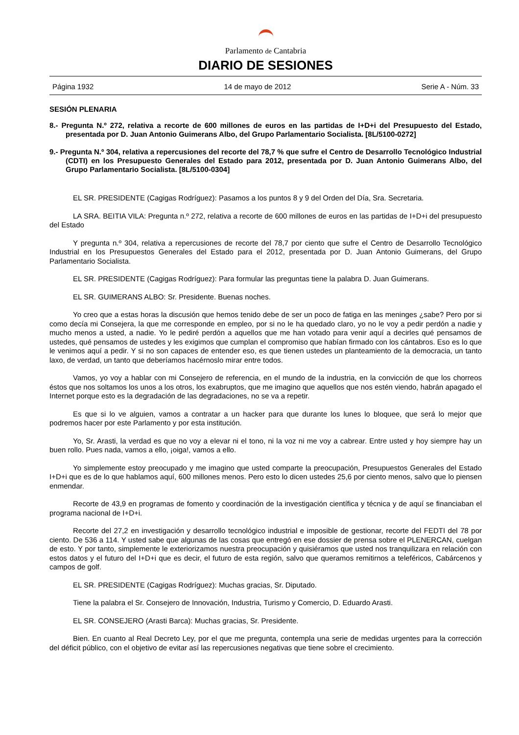Parlamento de Cantabria
DIARIO DE SESIONES
Página 1932 14 de mayo de 2012 Serie A - Núm. 33
SESIÓN PLENARIA
8.- Pregunta N.º 272, relativa a recorte de 600 millones de euros en las partidas de I+D+i del Presupuesto del Estado, presentada por D. Juan Antonio Guimerans Albo, del Grupo Parlamentario Socialista. [8L/5100-0272]
9.- Pregunta N.º 304, relativa a repercusiones del recorte del 78,7 % que sufre el Centro de Desarrollo Tecnológico Industrial (CDTI) en los Presupuesto Generales del Estado para 2012, presentada por D. Juan Antonio Guimerans Albo, del Grupo Parlamentario Socialista. [8L/5100-0304]
EL SR. PRESIDENTE (Cagigas Rodríguez): Pasamos a los puntos 8 y 9 del Orden del Día, Sra. Secretaria.
LA SRA. BEITIA VILA: Pregunta n.º 272, relativa a recorte de 600 millones de euros en las partidas de I+D+i del presupuesto del Estado
Y pregunta n.º 304, relativa a repercusiones de recorte del 78,7 por ciento que sufre el Centro de Desarrollo Tecnológico Industrial en los Presupuestos Generales del Estado para el 2012, presentada por D. Juan Antonio Guimerans, del Grupo Parlamentario Socialista.
EL SR. PRESIDENTE (Cagigas Rodríguez): Para formular las preguntas tiene la palabra D. Juan Guimerans.
EL SR. GUIMERANS ALBO: Sr. Presidente. Buenas noches.
Yo creo que a estas horas la discusión que hemos tenido debe de ser un poco de fatiga en las meninges ¿sabe? Pero por si como decía mi Consejera, la que me corresponde en empleo, por si no le ha quedado claro, yo no le voy a pedir perdón a nadie y mucho menos a usted, a nadie. Yo le pediré perdón a aquellos que me han votado para venir aquí a decirles qué pensamos de ustedes, qué pensamos de ustedes y les exigimos que cumplan el compromiso que habían firmado con los cántabros. Eso es lo que le venimos aquí a pedir. Y si no son capaces de entender eso, es que tienen ustedes un planteamiento de la democracia, un tanto laxo, de verdad, un tanto que deberíamos hacérnoslo mirar entre todos.
Vamos, yo voy a hablar con mi Consejero de referencia, en el mundo de la industria, en la convicción de que los chorreos éstos que nos soltamos los unos a los otros, los exabruptos, que me imagino que aquellos que nos estén viendo, habrán apagado el Internet porque esto es la degradación de las degradaciones, no se va a repetir.
Es que si lo ve alguien, vamos a contratar a un hacker para que durante los lunes lo bloquee, que será lo mejor que podremos hacer por este Parlamento y por esta institución.
Yo, Sr. Arasti, la verdad es que no voy a elevar ni el tono, ni la voz ni me voy a cabrear. Entre usted y hoy siempre hay un buen rollo. Pues nada, vamos a ello, ¡oiga!, vamos a ello.
Yo simplemente estoy preocupado y me imagino que usted comparte la preocupación, Presupuestos Generales del Estado I+D+i que es de lo que hablamos aquí, 600 millones menos. Pero esto lo dicen ustedes 25,6 por ciento menos, salvo que lo piensen enmendar.
Recorte de 43,9 en programas de fomento y coordinación de la investigación científica y técnica y de aquí se financiaban el programa nacional de I+D+i.
Recorte del 27,2 en investigación y desarrollo tecnológico industrial e imposible de gestionar, recorte del FEDTI del 78 por ciento. De 536 a 114. Y usted sabe que algunas de las cosas que entregó en ese dossier de prensa sobre el PLENERCAN, cuelgan de esto. Y por tanto, simplemente le exteriorizamos nuestra preocupación y quisiéramos que usted nos tranquilizara en relación con estos datos y el futuro del I+D+i que es decir, el futuro de esta región, salvo que queramos remitirnos a teleféricos, Cabárcenos y campos de golf.
EL SR. PRESIDENTE (Cagigas Rodríguez): Muchas gracias, Sr. Diputado.
Tiene la palabra el Sr. Consejero de Innovación, Industria, Turismo y Comercio, D. Eduardo Arasti.
EL SR. CONSEJERO (Arasti Barca): Muchas gracias, Sr. Presidente.
Bien. En cuanto al Real Decreto Ley, por el que me pregunta, contempla una serie de medidas urgentes para la corrección del déficit público, con el objetivo de evitar así las repercusiones negativas que tiene sobre el crecimiento.